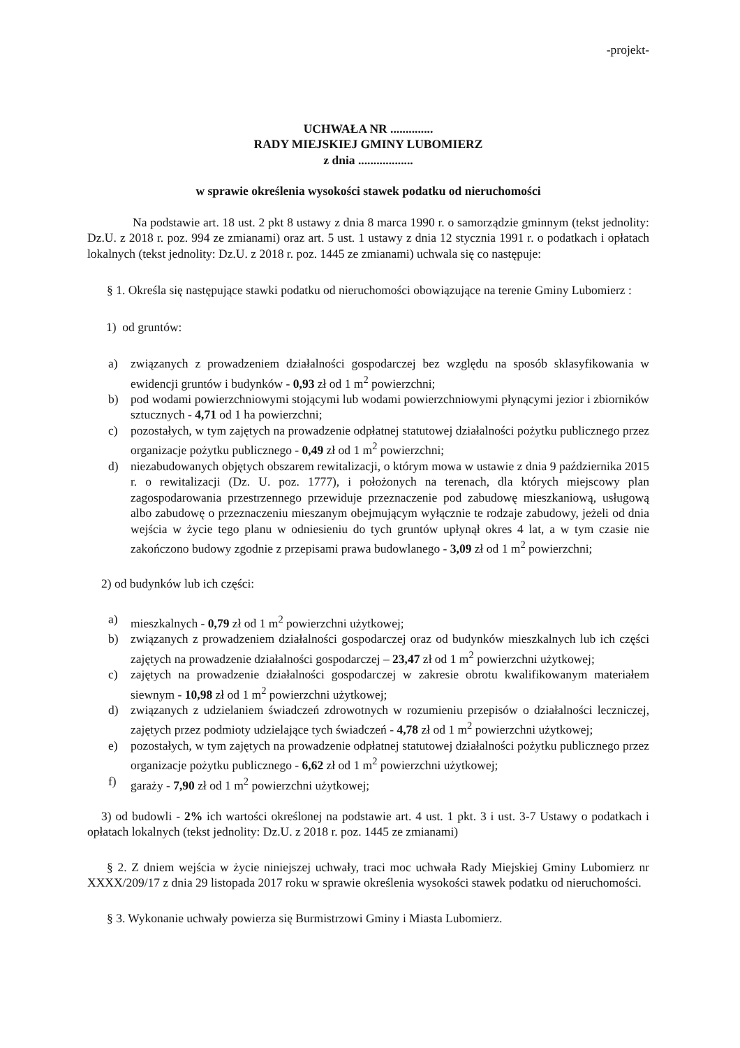-projekt-
UCHWAŁA NR ..............
RADY MIEJSKIEJ GMINY LUBOMIERZ
z dnia ..................
w sprawie określenia wysokości stawek podatku od nieruchomości
Na podstawie art. 18 ust. 2 pkt 8 ustawy z dnia 8 marca 1990 r. o samorządzie gminnym (tekst jednolity: Dz.U. z 2018 r. poz. 994 ze zmianami) oraz art. 5 ust. 1 ustawy z dnia 12 stycznia 1991 r. o podatkach i opłatach lokalnych (tekst jednolity: Dz.U. z 2018 r. poz. 1445 ze zmianami) uchwala się co następuje:
§ 1. Określa się następujące stawki podatku od nieruchomości obowiązujące na terenie Gminy Lubomierz :
1) od gruntów:
a) związanych z prowadzeniem działalności gospodarczej bez względu na sposób sklasyfikowania w ewidencji gruntów i budynków - 0,93 zł od 1 m<sup>2</sup> powierzchni;
b) pod wodami powierzchniowymi stojącymi lub wodami powierzchniowymi płynącymi jezior i zbiorników sztucznych - 4,71 od 1 ha powierzchni;
c) pozostałych, w tym zajętych na prowadzenie odpłatnej statutowej działalności pożytku publicznego przez organizacje pożytku publicznego - 0,49 zł od 1 m<sup>2</sup> powierzchni;
d) niezabudowanych objętych obszarem rewitalizacji, o którym mowa w ustawie z dnia 9 października 2015 r. o rewitalizacji (Dz. U. poz. 1777), i położonych na terenach, dla których miejscowy plan zagospodarowania przestrzennego przewiduje przeznaczenie pod zabudowę mieszkaniową, usługową albo zabudowę o przeznaczeniu mieszanym obejmującym wyłącznie te rodzaje zabudowy, jeżeli od dnia wejścia w życie tego planu w odniesieniu do tych gruntów upłynął okres 4 lat, a w tym czasie nie zakończono budowy zgodnie z przepisami prawa budowlanego - 3,09 zł od 1 m<sup>2</sup> powierzchni;
2) od budynków lub ich części:
a) mieszkalnych - 0,79 zł od 1 m<sup>2</sup> powierzchni użytkowej;
b) związanych z prowadzeniem działalności gospodarczej oraz od budynków mieszkalnych lub ich części zajętych na prowadzenie działalności gospodarczej – 23,47 zł od 1 m<sup>2</sup> powierzchni użytkowej;
c) zajętych na prowadzenie działalności gospodarczej w zakresie obrotu kwalifikowanym materiałem siewnym - 10,98 zł od 1 m<sup>2</sup> powierzchni użytkowej;
d) związanych z udzielaniem świadczeń zdrowotnych w rozumieniu przepisów o działalności leczniczej, zajętych przez podmioty udzielające tych świadczeń - 4,78 zł od 1 m<sup>2</sup> powierzchni użytkowej;
e) pozostałych, w tym zajętych na prowadzenie odpłatnej statutowej działalności pożytku publicznego przez organizacje pożytku publicznego - 6,62 zł od 1 m<sup>2</sup> powierzchni użytkowej;
f) garaży - 7,90 zł od 1 m<sup>2</sup> powierzchni użytkowej;
3) od budowli - 2% ich wartości określonej na podstawie art. 4 ust. 1 pkt. 3 i ust. 3-7 Ustawy o podatkach i opłatach lokalnych (tekst jednolity: Dz.U. z 2018 r. poz. 1445 ze zmianami)
§ 2. Z dniem wejścia w życie niniejszej uchwały, traci moc uchwała Rady Miejskiej Gminy Lubomierz nr XXXX/209/17 z dnia 29 listopada 2017 roku w sprawie określenia wysokości stawek podatku od nieruchomości.
§ 3. Wykonanie uchwały powierza się Burmistrzowi Gminy i Miasta Lubomierz.